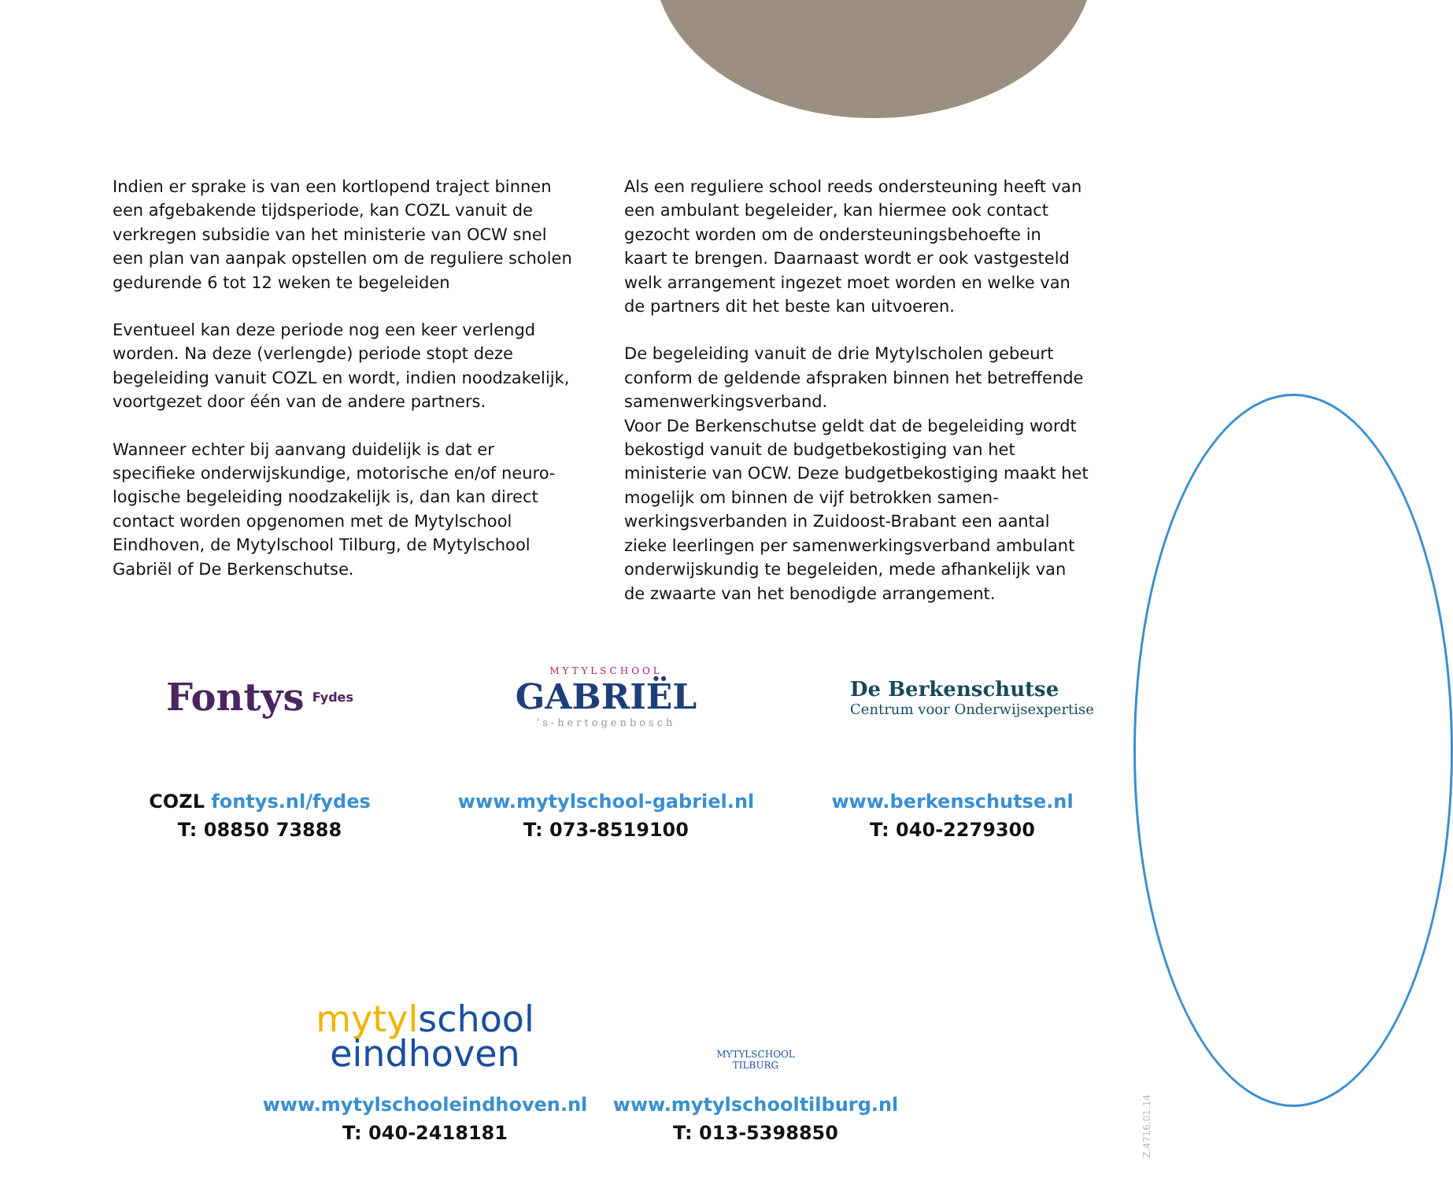Indien er sprake is van een kortlopend traject binnen een afgebakende tijdsperiode, kan COZL vanuit de verkregen subsidie van het ministerie van OCW snel een plan van aanpak opstellen om de reguliere scholen gedurende 6 tot 12 weken te begeleiden
Eventueel kan deze periode nog een keer verlengd worden. Na deze (verlengde) periode stopt deze begeleiding vanuit COZL en wordt, indien noodzakelijk, voortgezet door één van de andere partners.
Wanneer echter bij aanvang duidelijk is dat er specifieke onderwijskundige, motorische en/of neuro-logische begeleiding noodzakelijk is, dan kan direct contact worden opgenomen met de Mytylschool Eindhoven, de Mytylschool Tilburg, de Mytylschool Gabriël of De Berkenschutse.
Als een reguliere school reeds ondersteuning heeft van een ambulant begeleider, kan hiermee ook contact gezocht worden om de ondersteuningsbehoefte in kaart te brengen. Daarnaast wordt er ook vastgesteld welk arrangement ingezet moet worden en welke van de partners dit het beste kan uitvoeren.
De begeleiding vanuit de drie Mytylscholen gebeurt conform de geldende afspraken binnen het betreffende samenwerkingsverband.
Voor De Berkenschutse geldt dat de begeleiding wordt bekostigd vanuit de budgetbekostiging van het ministerie van OCW. Deze budgetbekostiging maakt het mogelijk om binnen de vijf betrokken samen-werkingsverbanden in Zuidoost-Brabant een aantal zieke leerlingen per samenwerkingsverband ambulant onderwijskundig te begeleiden, mede afhankelijk van de zwaarte van het benodigde arrangement.
Fontys Fydes
COZL fontys.nl/fydes
T: 08850 73888
MYTYLSCHOOL
GABRIËL
's-hertogenbosch
www.mytylschool-gabriel.nl
T: 073-8519100
De Berkenschutse
Centrum voor Onderwijsexpertise
www.berkenschutse.nl
T: 040-2279300
myty lschool
eindhoven
www.mytylschooleindhoven.nl
T: 040-2418181
MYTYLSCHOOL
TILBURG
www.mytylschooltilburg.nl
T: 013-5398850
Z.4716.01.14